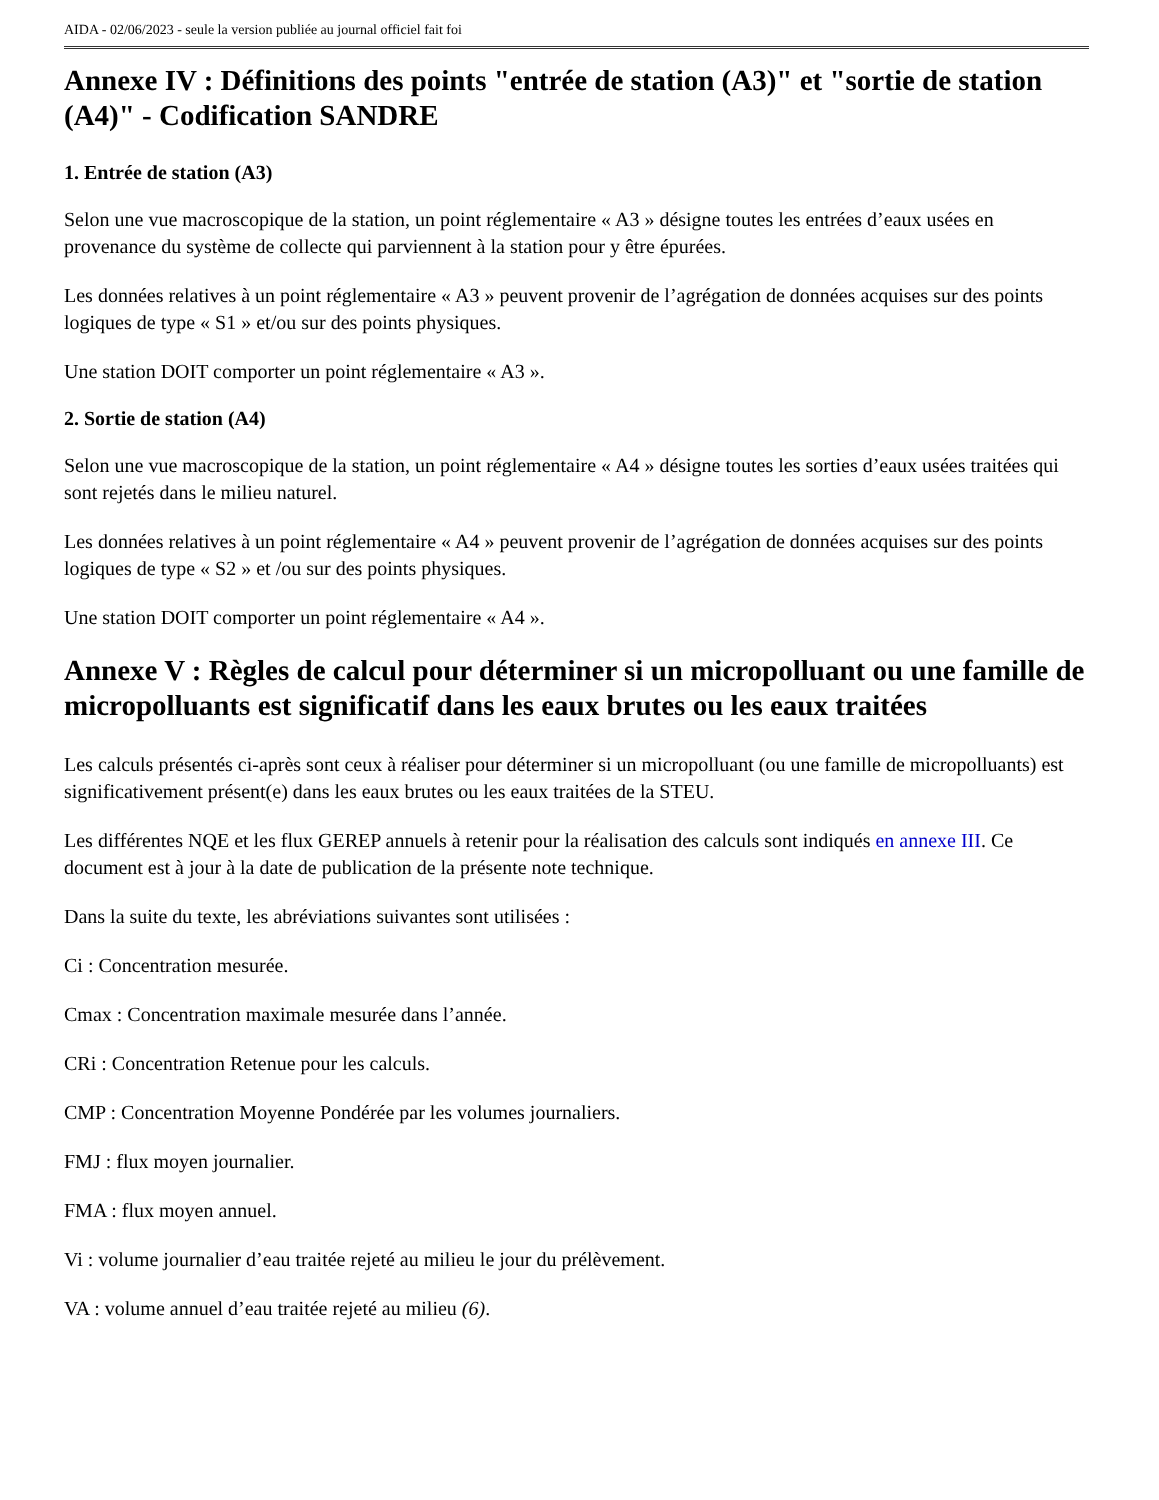AIDA - 02/06/2023 - seule la version publiée au journal officiel fait foi
Annexe IV : Définitions des points "entrée de station (A3)" et "sortie de station (A4)" - Codification SANDRE
1. Entrée de station (A3)
Selon une vue macroscopique de la station, un point réglementaire « A3 » désigne toutes les entrées d’eaux usées en provenance du système de collecte qui parviennent à la station pour y être épurées.
Les données relatives à un point réglementaire « A3 » peuvent provenir de l’agrégation de données acquises sur des points logiques de type « S1 » et/ou sur des points physiques.
Une station DOIT comporter un point réglementaire « A3 ».
2. Sortie de station (A4)
Selon une vue macroscopique de la station, un point réglementaire « A4 » désigne toutes les sorties d’eaux usées traitées qui sont rejetés dans le milieu naturel.
Les données relatives à un point réglementaire « A4 » peuvent provenir de l’agrégation de données acquises sur des points logiques de type « S2 » et /ou sur des points physiques.
Une station DOIT comporter un point réglementaire « A4 ».
Annexe V : Règles de calcul pour déterminer si un micropolluant ou une famille de micropolluants est significatif dans les eaux brutes ou les eaux traitées
Les calculs présentés ci-après sont ceux à réaliser pour déterminer si un micropolluant (ou une famille de micropolluants) est significativement présent(e) dans les eaux brutes ou les eaux traitées de la STEU.
Les différentes NQE et les flux GEREP annuels à retenir pour la réalisation des calculs sont indiqués en annexe III. Ce document est à jour à la date de publication de la présente note technique.
Dans la suite du texte, les abréviations suivantes sont utilisées :
Ci : Concentration mesurée.
Cmax : Concentration maximale mesurée dans l’année.
CRi : Concentration Retenue pour les calculs.
CMP : Concentration Moyenne Pondérée par les volumes journaliers.
FMJ : flux moyen journalier.
FMA : flux moyen annuel.
Vi : volume journalier d’eau traitée rejeté au milieu le jour du prélèvement.
VA : volume annuel d’eau traitée rejeté au milieu (6).